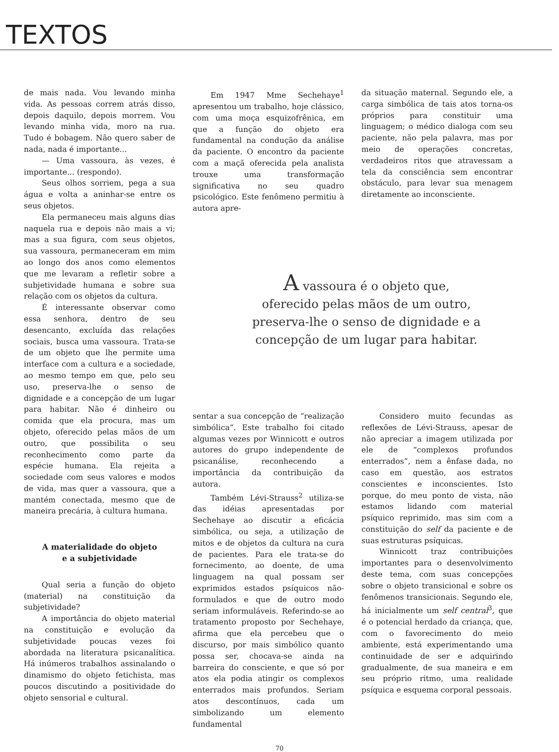TEXTOS
de mais nada. Vou levando minha vida. As pessoas correm atrás disso, depois daquilo, depois morrem. Vou levando minha vida, moro na rua. Tudo é bobagem. Não quero saber de nada, nada é importante...
— Uma vassoura, às vezes, é importante... (respondo).
Seus olhos sorriem, pega a sua água e volta a aninhar-se entre os seus objetos.
Ela permaneceu mais alguns dias naquela rua e depois não mais a vi; mas a sua figura, com seus objetos, sua vassoura, permaneceram em mim ao longo dos anos como elementos que me levaram a refletir sobre a subjetividade humana e sobre sua relação com os objetos da cultura.
É interessante observar como essa senhora, dentro de seu desencanto, excluída das relações sociais, busca uma vassoura. Trata-se de um objeto que lhe permite uma interface com a cultura e a sociedade, ao mesmo tempo em que, pelo seu uso, preserva-lhe o senso de dignidade e a concepção de um lugar para habitar. Não é dinheiro ou comida que ela procura, mas um objeto, oferecido pelas mãos de um outro, que possibilita o seu reconhecimento como parte da espécie humana. Ela rejeita a sociedade com seus valores e modos de vida, mas quer a vassoura, que a mantém conectada, mesmo que de maneira precária, à cultura humana.
A materialidade do objeto
e a subjetividade
Qual seria a função do objeto (material) na constituição da subjetividade?
A importância do objeto material na constituição e evolução da subjetividade poucas vezes foi abordada na literatura psicanalítica. Há inúmeros trabalhos assinalando o dinamismo do objeto fetichista, mas poucos discutindo a positividade do objeto sensorial e cultural.
Em 1947 Mme Sechehaye<sup>1</sup> apresentou um trabalho, hoje clássico, com uma moça esquizofrênica, em que a função do objeto era fundamental na condução da análise da paciente. O encontro da paciente com a maçã oferecida pela analista trouxe uma transformação significativa no seu quadro psicológico. Este fenômeno permitiu à autora apre-
da situação maternal. Segundo ele, a carga simbólica de tais atos torna-os próprios para constituir uma linguagem; o médico dialoga com seu paciente, não pela palavra, mas por meio de operações concretas, verdadeiros ritos que atravessam a tela da consciência sem encontrar obstáculo, para levar sua menagem diretamente ao inconsciente.
A vassoura é o objeto que,
oferecido pelas mãos de um outro,
preserva-lhe o senso de dignidade e a
concepção de um lugar para habitar.
sentar a sua concepção de “realização simbólica”. Este trabalho foi citado algumas vezes por Winnicott e outros autores do grupo independente de psicanálise, reconhecendo a importância da contribuição da autora.
Também Lévi-Strauss<sup>2</sup> utiliza-se das idéias apresentadas por Sechehaye ao discutir a eficácia simbólica, ou seja, a utilização de mitos e de objetos da cultura na cura de pacientes. Para ele trata-se do fornecimento, ao doente, de uma linguagem na qual possam ser exprimidos estados psíquicos não-formulados e que de outro modo seriam informuláveis. Referindo-se ao tratamento proposto por Sechehaye, afirma que ela percebeu que o discurso, por mais simbólico quanto possa ser, chocava-se ainda na barreira do consciente, e que só por atos ela podia atingir os complexos enterrados mais profundos. Seriam atos descontínuos, cada um simbolizando um elemento fundamental
Considero muito fecundas as reflexões de Lévi-Strauss, apesar de não apreciar a imagem utilizada por ele de “complexos profundos enterrados”, nem a ênfase dada, no caso em questão, aos estratos conscientes e inconscientes. Isto porque, do meu ponto de vista, não estamos lidando com material psíquico reprimido, mas sim com a constituição do self da paciente e de suas estruturas psíquicas.
Winnicott traz contribuições importantes para o desenvolvimento deste tema, com suas concepções sobre o objeto transicional e sobre os fenômenos transicionais. Segundo ele, há inicialmente um self central<sup>3</sup>, que é o potencial herdado da criança, que, com o favorecimento do meio ambiente, está experimentando uma continuidade de ser e adquirindo gradualmente, de sua maneira e em seu próprio ritmo, uma realidade psíquica e esquema corporal pessoais.
70